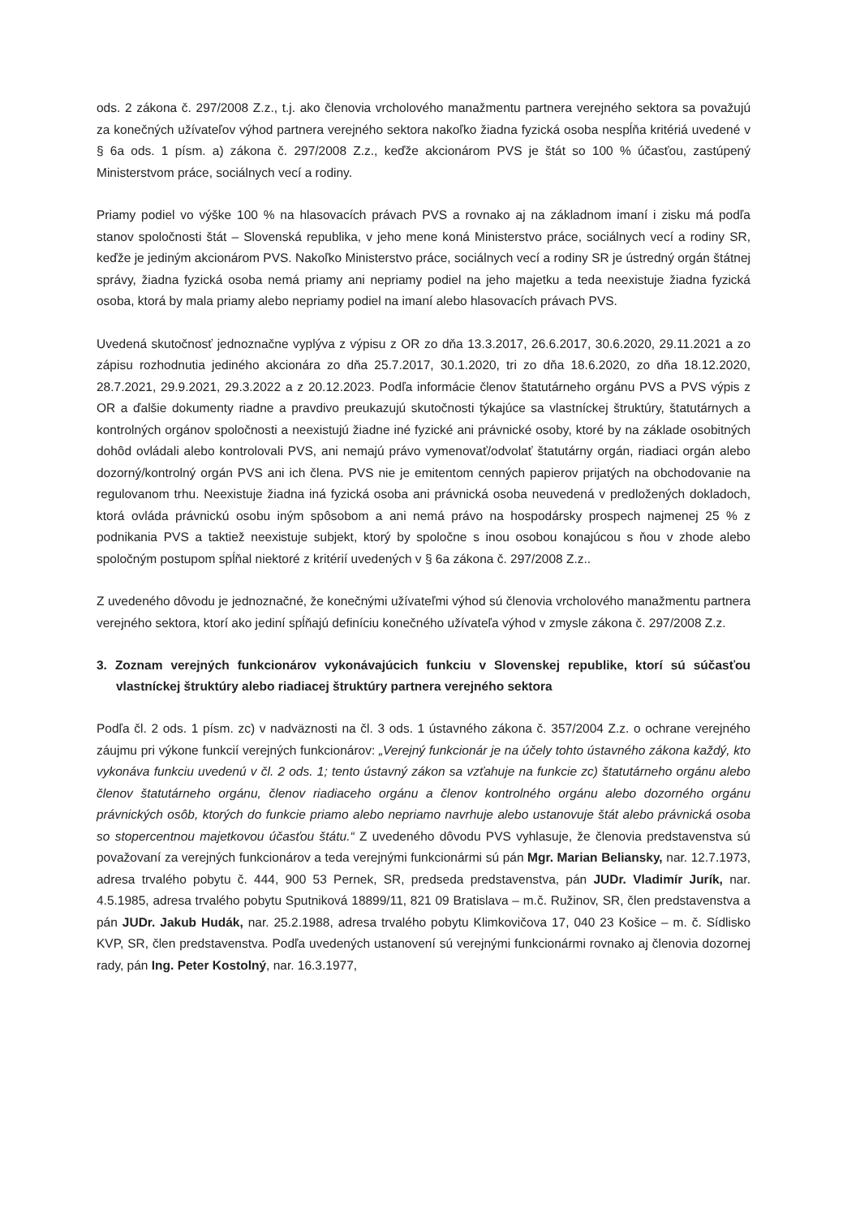ods. 2 zákona č. 297/2008 Z.z., t.j. ako členovia vrcholového manažmentu partnera verejného sektora sa považujú za konečných užívateľov výhod partnera verejného sektora nakoľko žiadna fyzická osoba nespĺňa kritériá uvedené v § 6a ods. 1 písm. a) zákona č. 297/2008 Z.z., keďže akcionárom PVS je štát so 100 % účasťou, zastúpený Ministerstvom práce, sociálnych vecí a rodiny.
Priamy podiel vo výške 100 % na hlasovacích právach PVS a rovnako aj na základnom imaní i zisku má podľa stanov spoločnosti štát – Slovenská republika, v jeho mene koná Ministerstvo práce, sociálnych vecí a rodiny SR, keďže je jediným akcionárom PVS. Nakoľko Ministerstvo práce, sociálnych vecí a rodiny SR je ústredný orgán štátnej správy, žiadna fyzická osoba nemá priamy ani nepriamy podiel na jeho majetku a teda neexistuje žiadna fyzická osoba, ktorá by mala priamy alebo nepriamy podiel na imaní alebo hlasovacích právach PVS.
Uvedená skutočnosť jednoznačne vyplýva z výpisu z OR zo dňa 13.3.2017, 26.6.2017, 30.6.2020, 29.11.2021 a zo zápisu rozhodnutia jediného akcionára zo dňa 25.7.2017, 30.1.2020, tri zo dňa 18.6.2020, zo dňa 18.12.2020, 28.7.2021, 29.9.2021, 29.3.2022 a z 20.12.2023. Podľa informácie členov štatutárneho orgánu PVS a PVS výpis z OR a ďalšie dokumenty riadne a pravdivo preukazujú skutočnosti týkajúce sa vlastníckej štruktúry, štatutárnych a kontrolných orgánov spoločnosti a neexistujú žiadne iné fyzické ani právnické osoby, ktoré by na základe osobitných dohôd ovládali alebo kontrolovali PVS, ani nemajú právo vymenovať/odvolať štatutárny orgán, riadiaci orgán alebo dozorný/kontrolný orgán PVS ani ich člena. PVS nie je emitentom cenných papierov prijatých na obchodovanie na regulovanom trhu. Neexistuje žiadna iná fyzická osoba ani právnická osoba neuvedená v predložených dokladoch, ktorá ovláda právnickú osobu iným spôsobom a ani nemá právo na hospodársky prospech najmenej 25 % z podnikania PVS a taktiež neexistuje subjekt, ktorý by spoločne s inou osobou konajúcou s ňou v zhode alebo spoločným postupom spĺňal niektoré z kritérií uvedených v § 6a zákona č. 297/2008 Z.z..
Z uvedeného dôvodu je jednoznačné, že konečnými užívateľmi výhod sú členovia vrcholového manažmentu partnera verejného sektora, ktorí ako jediní spĺňajú definíciu konečného užívateľa výhod v zmysle zákona č. 297/2008 Z.z.
3. Zoznam verejných funkcionárov vykonávajúcich funkciu v Slovenskej republike, ktorí sú súčasťou vlastníckej štruktúry alebo riadiacej štruktúry partnera verejného sektora
Podľa čl. 2 ods. 1 písm. zc) v nadväznosti na čl. 3 ods. 1 ústavného zákona č. 357/2004 Z.z. o ochrane verejného záujmu pri výkone funkcií verejných funkcionárov: „Verejný funkcionár je na účely tohto ústavného zákona každý, kto vykonáva funkciu uvedenú v čl. 2 ods. 1; tento ústavný zákon sa vzťahuje na funkcie zc) štatutárneho orgánu alebo členov štatutárneho orgánu, členov riadiaceho orgánu a členov kontrolného orgánu alebo dozorného orgánu právnických osôb, ktorých do funkcie priamo alebo nepriamo navrhuje alebo ustanovuje štát alebo právnická osoba so stopercentnou majetkovou účasťou štátu.“ Z uvedeného dôvodu PVS vyhlasuje, že členovia predstavenstva sú považovaní za verejných funkcionárov a teda verejnými funkcionármi sú pán Mgr. Marian Beliansky, nar. 12.7.1973, adresa trvalého pobytu č. 444, 900 53 Pernek, SR, predseda predstavenstva, pán JUDr. Vladimír Jurík, nar. 4.5.1985, adresa trvalého pobytu Sputniková 18899/11, 821 09 Bratislava – m.č. Ružinov, SR, člen predstavenstva a pán JUDr. Jakub Hudák, nar. 25.2.1988, adresa trvalého pobytu Klimkovičova 17, 040 23 Košice – m. č. Sídlisko KVP, SR, člen predstavenstva. Podľa uvedených ustanovení sú verejnými funkcionármi rovnako aj členovia dozornej rady, pán Ing. Peter Kostolný, nar. 16.3.1977,